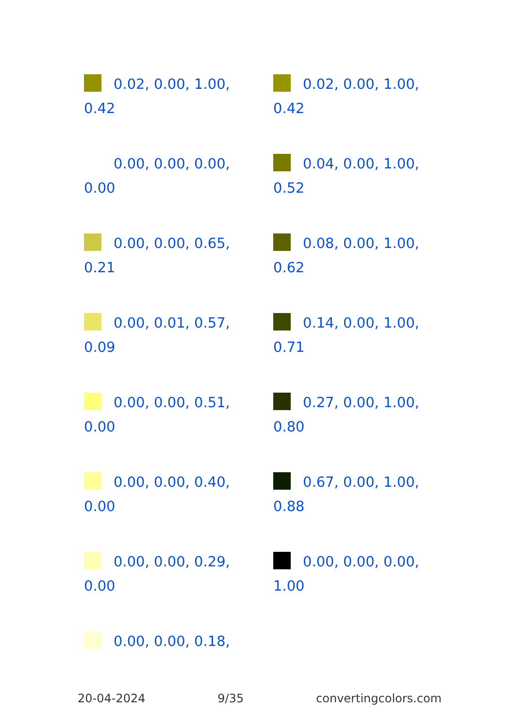0.02, 0.00, 1.00, 0.42
0.02, 0.00, 1.00, 0.42
0.00, 0.00, 0.00, 0.00
0.04, 0.00, 1.00, 0.52
0.00, 0.00, 0.65, 0.21
0.08, 0.00, 1.00, 0.62
0.00, 0.01, 0.57, 0.09
0.14, 0.00, 1.00, 0.71
0.00, 0.00, 0.51, 0.00
0.27, 0.00, 1.00, 0.80
0.00, 0.00, 0.40, 0.00
0.67, 0.00, 1.00, 0.88
0.00, 0.00, 0.29, 0.00
0.00, 0.00, 0.00, 1.00
0.00, 0.00, 0.18,
20-04-2024 9/35 convertingcolors.com